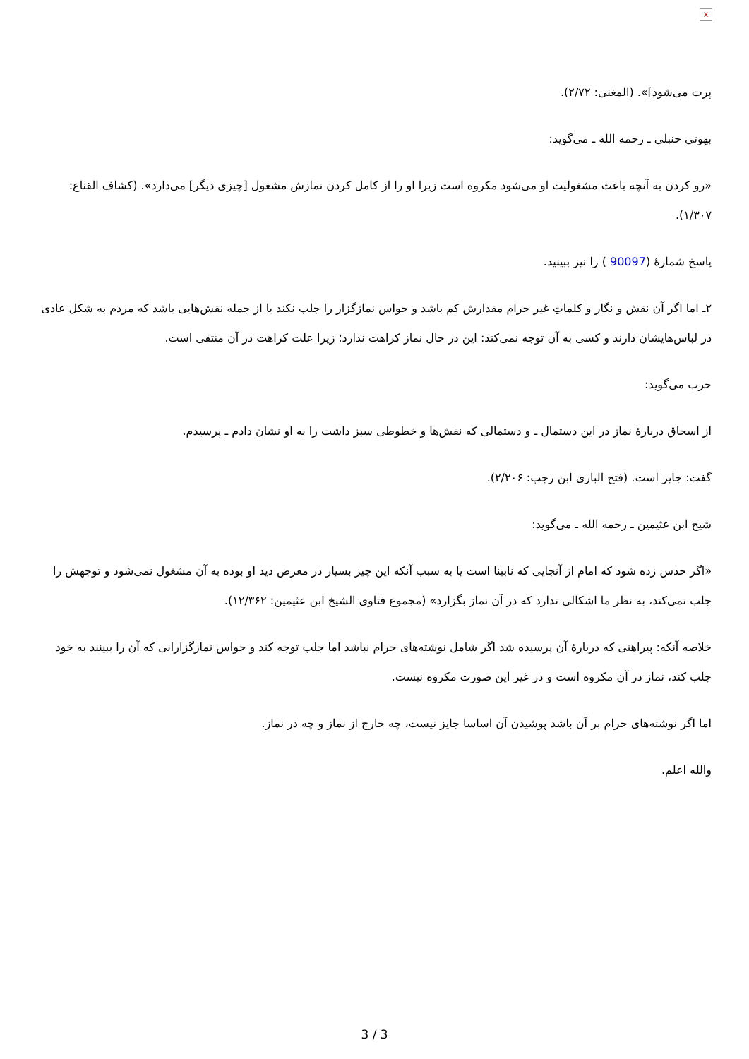×
پرت می‌شود]». (المغنی: ۲/۷۲).
بهوتی حنبلی ـ رحمه الله ـ می‌گوید:
«رو کردن به آنچه باعث مشغولیت او می‌شود مکروه است زیرا او را از کامل کردن نمازش مشغول [چیزی دیگر] می‌دارد». (کشاف القناع: ۱/۳۰۷).
پاسخ شمارۀ (90097 ) را نیز ببینید.
۲ـ اما اگر آن نقش و نگار و کلماتِ غیر حرام مقدارش کم باشد و حواس نمازگزار را جلب نکند یا از جمله نقش‌هایی باشد که مردم به شکل عادی در لباس‌هایشان دارند و کسی به آن توجه نمی‌کند: این در حال نماز کراهت ندارد؛ زیرا علت کراهت در آن منتفی است.
حرب می‌گوید:
از اسحاق دربارۀ نماز در این دستمال ـ و دستمالی که نقش‌ها و خطوطی سبز داشت را به او نشان دادم ـ پرسیدم.
گفت: جایز است. (فتح الباری ابن رجب: ۲/۲۰۶).
شیخ ابن عثیمین ـ رحمه الله ـ می‌گوید:
«اگر حدس زده شود که امام از آنجایی که نابینا است یا به سبب آنکه این چیز بسیار در معرض دید او بوده به آن مشغول نمی‌شود و توجهش را جلب نمی‌کند، به نظر ما اشکالی ندارد که در آن نماز بگزارد» (مجموع فتاوی الشیخ ابن عثیمین: ۱۲/۳۶۲).
خلاصه آنکه: پیراهنی که دربارۀ آن پرسیده شد اگر شامل نوشته‌های حرام نباشد اما جلب توجه کند و حواس نمازگزارانی که آن را ببینند به خود جلب کند، نماز در آن مکروه است و در غیر این صورت مکروه نیست.
اما اگر نوشته‌های حرام بر آن باشد پوشیدن آن اساسا جایز نیست، چه خارج از نماز و چه در نماز.
والله اعلم.
3 / 3